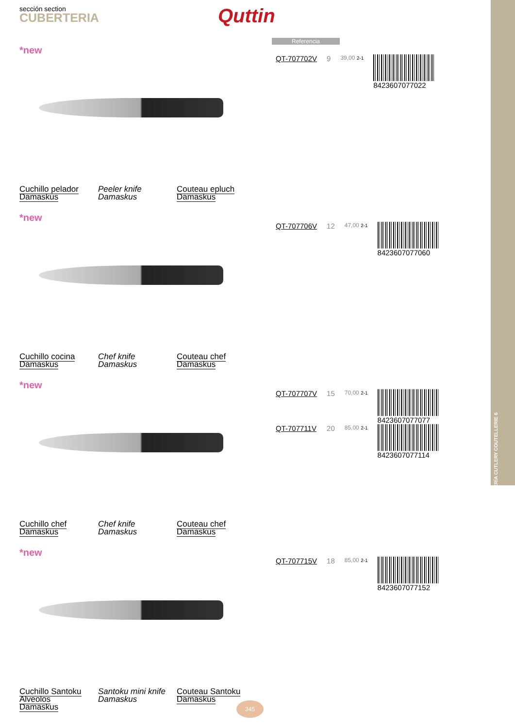CUBERTERÍA CUTLERY COUTELLERIE 6
sección section
CUBERTERIA
Quttin
Referencia
*new
| QT-707702V | 9 | 39,00 2-1 | 8423607077022 |
Cuchillo pelador
Damaskus
Peeler knife
Damaskus
Couteau epluch
Damaskus
*new
| QT-707706V | 12 | 47,00 2-1 | 8423607077060 |
Cuchillo cocina
Damaskus
Chef knife
Damaskus
Couteau chef
Damaskus
*new
| QT-707707V | 15 | 70,00 2-1 | 8423607077077 |
| QT-707711V | 20 | 85,00 2-1 | 8423607077114 |
Cuchillo chef
Damaskus
Chef knife
Damaskus
Couteau chef
Damaskus
*new
| QT-707715V | 18 | 85,00 2-1 | 8423607077152 |
Cuchillo Santoku
Alveolos
Damaskus
Santoku mini knife
Damaskus
Couteau Santoku
Damaskus
345